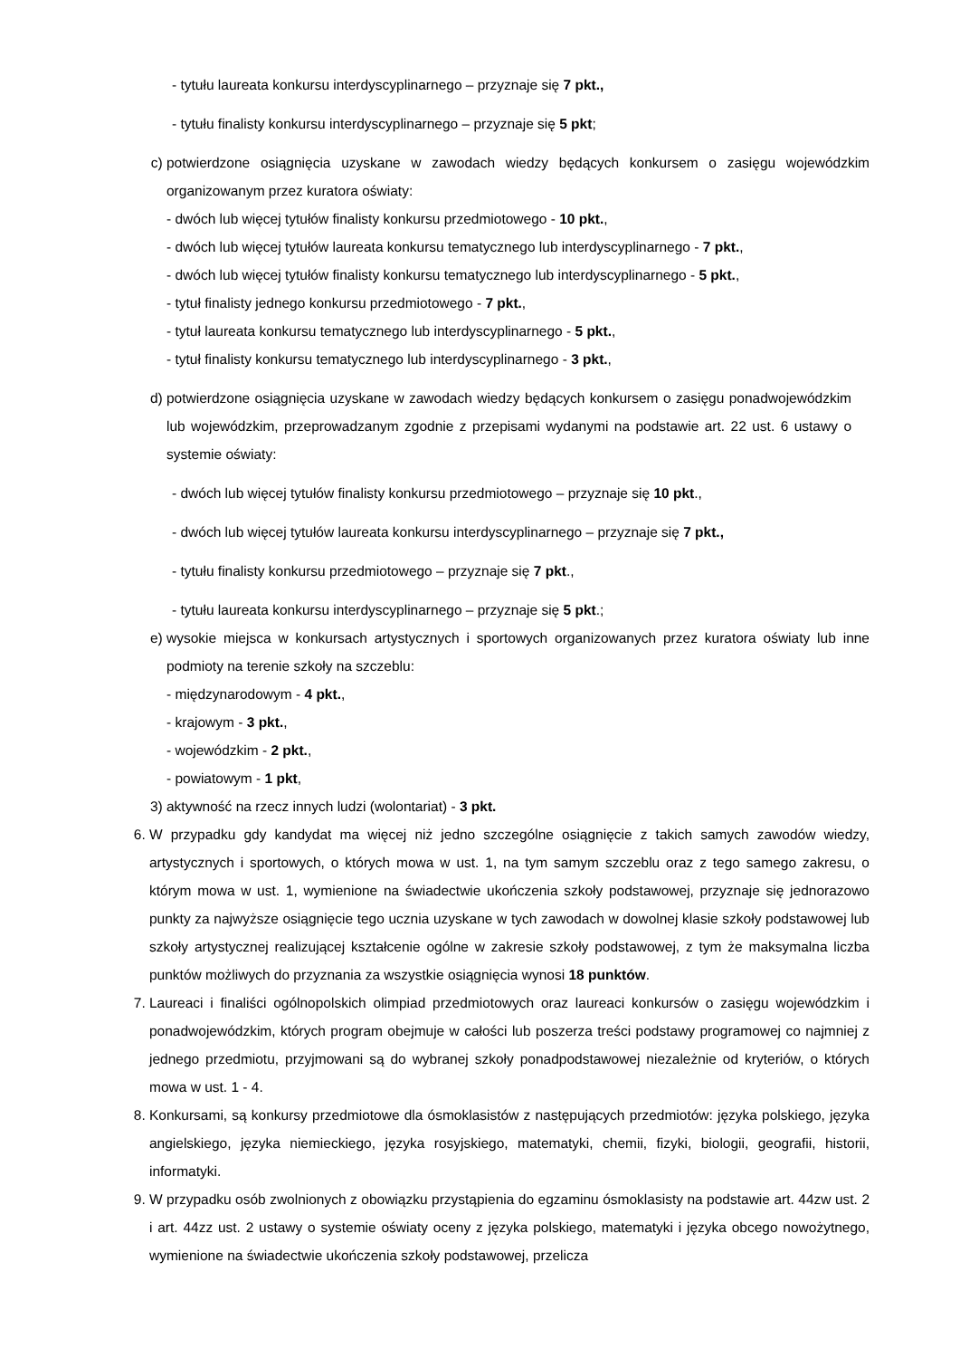- tytułu laureata konkursu interdyscyplinarnego – przyznaje się 7 pkt.,
- tytułu finalisty konkursu interdyscyplinarnego – przyznaje się 5 pkt;
c) potwierdzone osiągnięcia uzyskane w zawodach wiedzy będących konkursem o zasięgu wojewódzkim organizowanym przez kuratora oświaty:
- dwóch lub więcej tytułów finalisty konkursu przedmiotowego - 10 pkt.,
- dwóch lub więcej tytułów laureata konkursu tematycznego lub interdyscyplinarnego - 7 pkt.,
- dwóch lub więcej tytułów finalisty konkursu tematycznego lub interdyscyplinarnego - 5 pkt.,
- tytuł finalisty jednego konkursu przedmiotowego - 7 pkt.,
- tytuł laureata konkursu tematycznego lub interdyscyplinarnego - 5 pkt.,
- tytuł finalisty konkursu tematycznego lub interdyscyplinarnego - 3 pkt.,
d) potwierdzone osiągnięcia uzyskane w zawodach wiedzy będących konkursem o zasięgu ponadwojewódzkim lub wojewódzkim, przeprowadzanym zgodnie z przepisami wydanymi na podstawie art. 22 ust. 6 ustawy o systemie oświaty:
- dwóch lub więcej tytułów finalisty konkursu przedmiotowego – przyznaje się 10 pkt.,
- dwóch lub więcej tytułów laureata konkursu interdyscyplinarnego – przyznaje się 7 pkt.,
- tytułu finalisty konkursu przedmiotowego – przyznaje się 7 pkt.,
- tytułu laureata konkursu interdyscyplinarnego – przyznaje się 5 pkt.;
e) wysokie miejsca w konkursach artystycznych i sportowych organizowanych przez kuratora oświaty lub inne podmioty na terenie szkoły na szczeblu:
- międzynarodowym - 4 pkt.,
- krajowym - 3 pkt.,
- wojewódzkim - 2 pkt.,
- powiatowym - 1 pkt,
3) aktywność na rzecz innych ludzi (wolontariat) - 3 pkt.
6. W przypadku gdy kandydat ma więcej niż jedno szczególne osiągnięcie z takich samych zawodów wiedzy, artystycznych i sportowych, o których mowa w ust. 1, na tym samym szczeblu oraz z tego samego zakresu, o którym mowa w ust. 1, wymienione na świadectwie ukończenia szkoły podstawowej, przyznaje się jednorazowo punkty za najwyższe osiągnięcie tego ucznia uzyskane w tych zawodach w dowolnej klasie szkoły podstawowej lub szkoły artystycznej realizującej kształcenie ogólne w zakresie szkoły podstawowej, z tym że maksymalna liczba punktów możliwych do przyznania za wszystkie osiągnięcia wynosi 18 punktów.
7. Laureaci i finaliści ogólnopolskich olimpiad przedmiotowych oraz laureaci konkursów o zasięgu wojewódzkim i ponadwojewódzkim, których program obejmuje w całości lub poszerza treści podstawy programowej co najmniej z jednego przedmiotu, przyjmowani są do wybranej szkoły ponadpodstawowej niezależnie od kryteriów, o których mowa w ust. 1 - 4.
8. Konkursami, są konkursy przedmiotowe dla ósmoklasistów z następujących przedmiotów: języka polskiego, języka angielskiego, języka niemieckiego, języka rosyjskiego, matematyki, chemii, fizyki, biologii, geografii, historii, informatyki.
9. W przypadku osób zwolnionych z obowiązku przystąpienia do egzaminu ósmoklasisty na podstawie art. 44zw ust. 2 i art. 44zz ust. 2 ustawy o systemie oświaty oceny z języka polskiego, matematyki i języka obcego nowożytnego, wymienione na świadectwie ukończenia szkoły podstawowej, przelicza